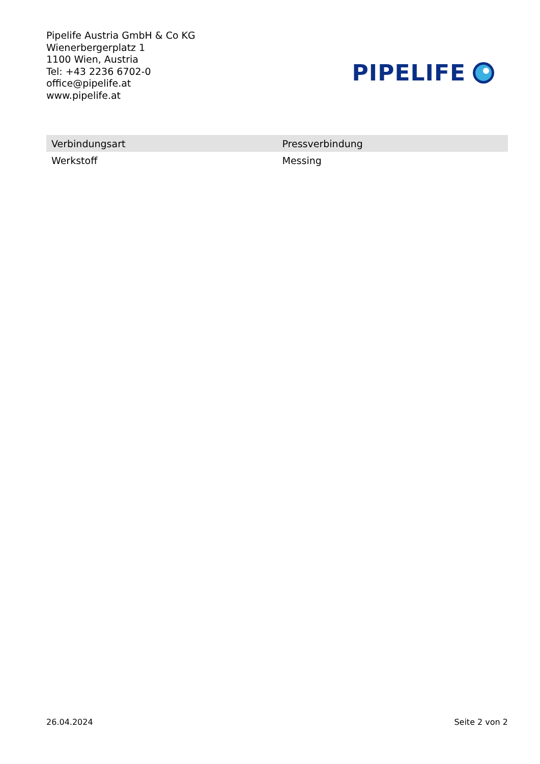Pipelife Austria GmbH & Co KG
Wienerbergerplatz 1
1100 Wien, Austria
Tel: +43 2236 6702-0
office@pipelife.at
www.pipelife.at
PIPELIFE
| Verbindungsart | Pressverbindung |
| Werkstoff | Messing |
26.04.2024 Seite 2 von 2